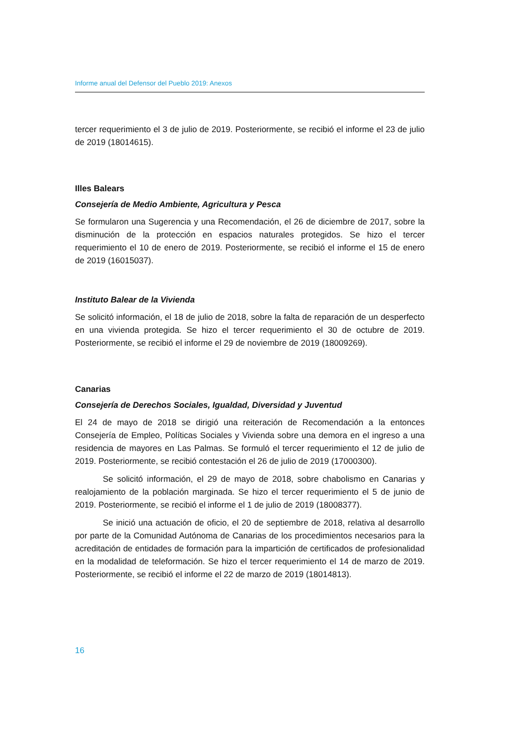Informe anual del Defensor del Pueblo 2019: Anexos
tercer requerimiento el 3 de julio de 2019. Posteriormente, se recibió el informe el 23 de julio de 2019 (18014615).
Illes Balears
Consejería de Medio Ambiente, Agricultura y Pesca
Se formularon una Sugerencia y una Recomendación, el 26 de diciembre de 2017, sobre la disminución de la protección en espacios naturales protegidos. Se hizo el tercer requerimiento el 10 de enero de 2019. Posteriormente, se recibió el informe el 15 de enero de 2019 (16015037).
Instituto Balear de la Vivienda
Se solicitó información, el 18 de julio de 2018, sobre la falta de reparación de un desperfecto en una vivienda protegida. Se hizo el tercer requerimiento el 30 de octubre de 2019. Posteriormente, se recibió el informe el 29 de noviembre de 2019 (18009269).
Canarias
Consejería de Derechos Sociales, Igualdad, Diversidad y Juventud
El 24 de mayo de 2018 se dirigió una reiteración de Recomendación a la entonces Consejería de Empleo, Políticas Sociales y Vivienda sobre una demora en el ingreso a una residencia de mayores en Las Palmas. Se formuló el tercer requerimiento el 12 de julio de 2019. Posteriormente, se recibió contestación el 26 de julio de 2019 (17000300).
Se solicitó información, el 29 de mayo de 2018, sobre chabolismo en Canarias y realojamiento de la población marginada. Se hizo el tercer requerimiento el 5 de junio de 2019. Posteriormente, se recibió el informe el 1 de julio de 2019 (18008377).
Se inició una actuación de oficio, el 20 de septiembre de 2018, relativa al desarrollo por parte de la Comunidad Autónoma de Canarias de los procedimientos necesarios para la acreditación de entidades de formación para la impartición de certificados de profesionalidad en la modalidad de teleformación. Se hizo el tercer requerimiento el 14 de marzo de 2019. Posteriormente, se recibió el informe el 22 de marzo de 2019 (18014813).
16